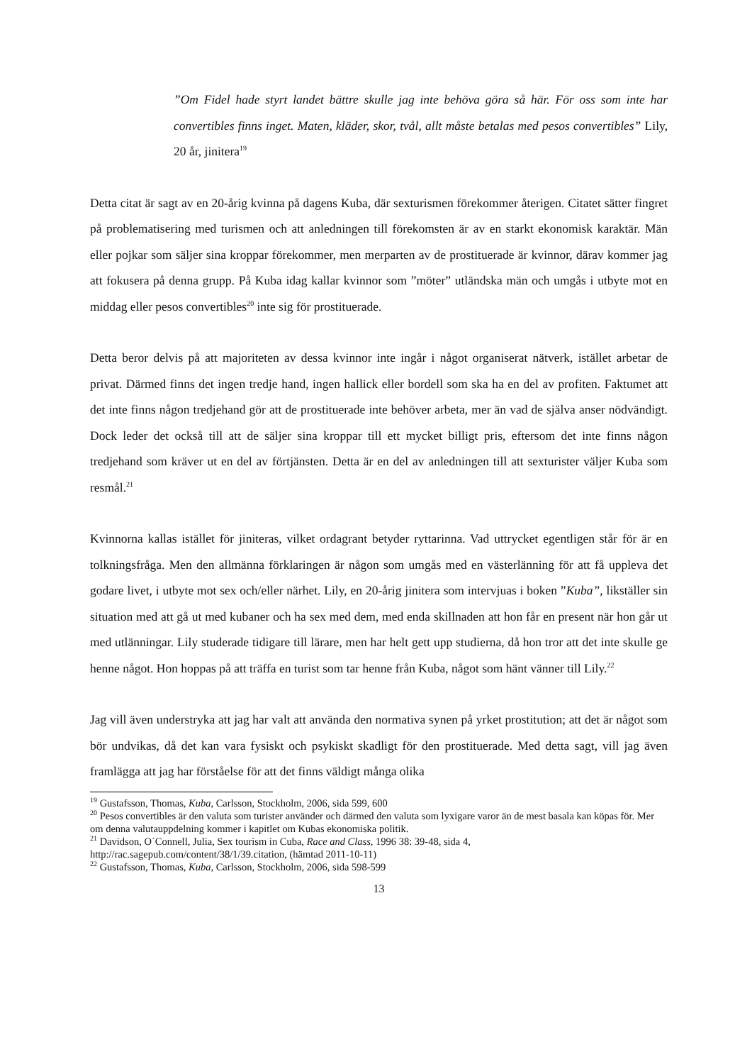”Om Fidel hade styrt landet bättre skulle jag inte behöva göra så här. För oss som inte har convertibles finns inget. Maten, kläder, skor, tvål, allt måste betalas med pesos convertibles” Lily, 20 år, jinitera<sup>19</sup>
Detta citat är sagt av en 20-årig kvinna på dagens Kuba, där sexturismen förekommer återigen. Citatet sätter fingret på problematisering med turismen och att anledningen till förekomsten är av en starkt ekonomisk karaktär. Män eller pojkar som säljer sina kroppar förekommer, men merparten av de prostituerade är kvinnor, därav kommer jag att fokusera på denna grupp. På Kuba idag kallar kvinnor som ”möter” utländska män och umgås i utbyte mot en middag eller pesos convertibles<sup>20</sup> inte sig för prostituerade.
Detta beror delvis på att majoriteten av dessa kvinnor inte ingår i något organiserat nätverk, istället arbetar de privat. Därmed finns det ingen tredje hand, ingen hallick eller bordell som ska ha en del av profiten. Faktumet att det inte finns någon tredjehand gör att de prostituerade inte behöver arbeta, mer än vad de själva anser nödvändigt. Dock leder det också till att de säljer sina kroppar till ett mycket billigt pris, eftersom det inte finns någon tredjehand som kräver ut en del av förtjänsten. Detta är en del av anledningen till att sexturister väljer Kuba som resmål.<sup>21</sup>
Kvinnorna kallas istället för jiniteras, vilket ordagrant betyder ryttarinna. Vad uttrycket egentligen står för är en tolkningsfråga. Men den allmänna förklaringen är någon som umgås med en västerlänning för att få uppleva det godare livet, i utbyte mot sex och/eller närhet. Lily, en 20-årig jinitera som intervjuas i boken ”Kuba”, likställer sin situation med att gå ut med kubaner och ha sex med dem, med enda skillnaden att hon får en present när hon går ut med utlänningar. Lily studerade tidigare till lärare, men har helt gett upp studierna, då hon tror att det inte skulle ge henne något. Hon hoppas på att träffa en turist som tar henne från Kuba, något som hänt vänner till Lily.<sup>22</sup>
Jag vill även understryka att jag har valt att använda den normativa synen på yrket prostitution; att det är något som bör undvikas, då det kan vara fysiskt och psykiskt skadligt för den prostituerade. Med detta sagt, vill jag även framlägga att jag har förståelse för att det finns väldigt många olika
<sup>19</sup> Gustafsson, Thomas, Kuba, Carlsson, Stockholm, 2006, sida 599, 600
<sup>20</sup> Pesos convertibles är den valuta som turister använder och därmed den valuta som lyxigare varor än de mest basala kan köpas för. Mer om denna valutauppdelning kommer i kapitlet om Kubas ekonomiska politik.
<sup>21</sup> Davidson, O´Connell, Julia, Sex tourism in Cuba, Race and Class, 1996 38: 39-48, sida 4, http://rac.sagepub.com/content/38/1/39.citation, (hämtad 2011-10-11)
<sup>22</sup> Gustafsson, Thomas, Kuba, Carlsson, Stockholm, 2006, sida 598-599
13